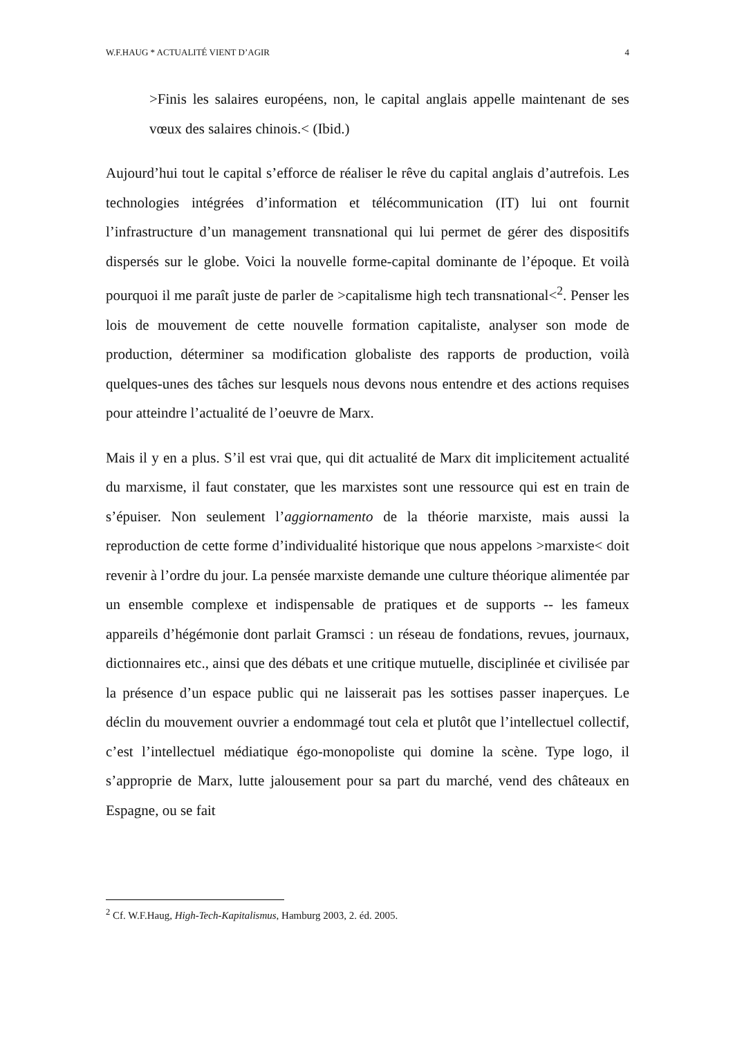W.F.HAUG * ACTUALITÉ VIENT D’AGIR 4
>Finis les salaires européens, non, le capital anglais appelle maintenant de ses vœux des salaires chinois.< (Ibid.)
Aujourd’hui tout le capital s’efforce de réaliser le rêve du capital anglais d’autrefois. Les technologies intégrées d’information et télécommunication (IT) lui ont fournit l’infrastructure d’un management transnational qui lui permet de gérer des dispositifs dispersés sur le globe. Voici la nouvelle forme-capital dominante de l’époque. Et voilà pourquoi il me paraît juste de parler de >capitalisme high tech transnational<<sup>2</sup>. Penser les lois de mouvement de cette nouvelle formation capitaliste, analyser son mode de production, déterminer sa modification globaliste des rapports de production, voilà quelques-unes des tâches sur lesquels nous devons nous entendre et des actions requises pour atteindre l’actualité de l’oeuvre de Marx.
Mais il y en a plus. S’il est vrai que, qui dit actualité de Marx dit implicitement actualité du marxisme, il faut constater, que les marxistes sont une ressource qui est en train de s’épuiser. Non seulement l’aggiornamento de la théorie marxiste, mais aussi la reproduction de cette forme d’individualité historique que nous appelons >marxiste< doit revenir à l’ordre du jour. La pensée marxiste demande une culture théorique alimentée par un ensemble complexe et indispensable de pratiques et de supports -- les fameux appareils d’hégémonie dont parlait Gramsci : un réseau de fondations, revues, journaux, dictionnaires etc., ainsi que des débats et une critique mutuelle, disciplinée et civilisée par la présence d’un espace public qui ne laisserait pas les sottises passer inaperçues. Le déclin du mouvement ouvrier a endommagé tout cela et plutôt que l’intellectuel collectif, c’est l’intellectuel médiatique égo-monopoliste qui domine la scène. Type logo, il s’approprie de Marx, lutte jalousement pour sa part du marché, vend des châteaux en Espagne, ou se fait
<sup>2</sup> Cf. W.F.Haug, High-Tech-Kapitalismus, Hamburg 2003, 2. éd. 2005.